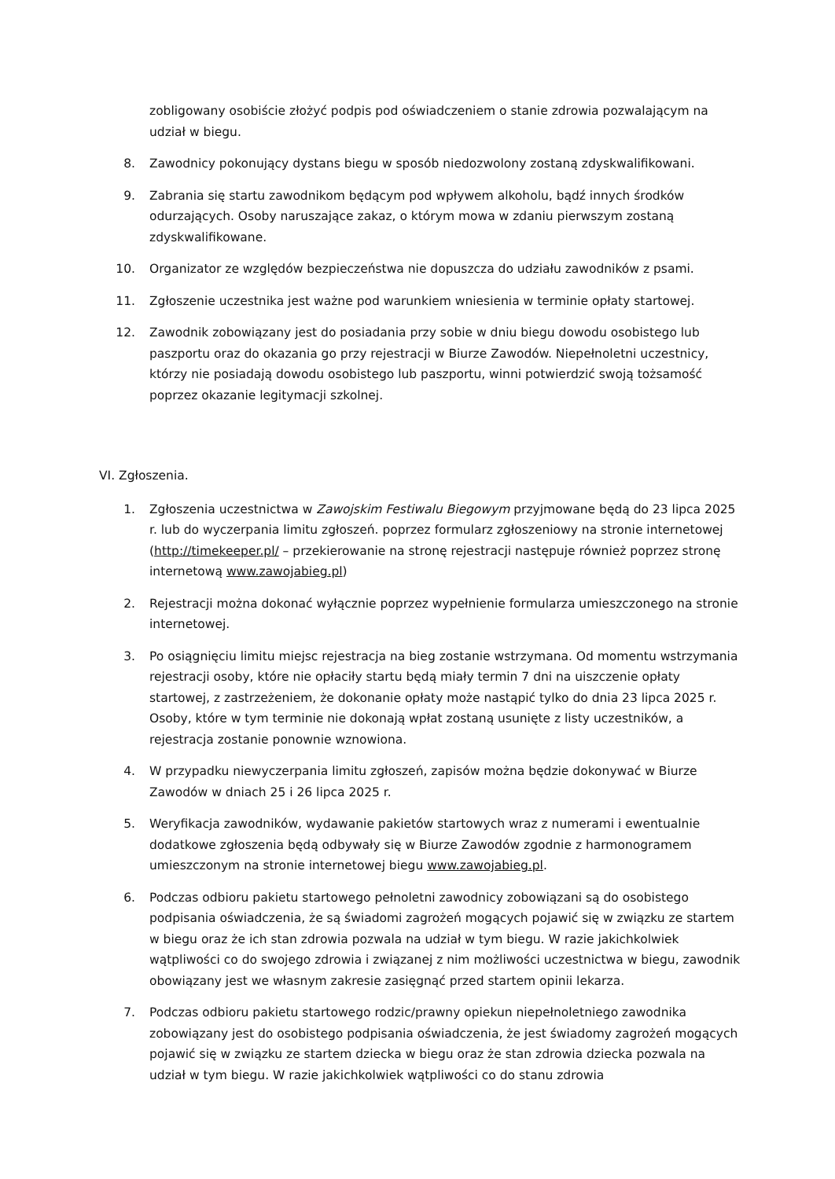zobligowany osobiście złożyć podpis pod oświadczeniem o stanie zdrowia pozwalającym na udział w biegu.
8. Zawodnicy pokonujący dystans biegu w sposób niedozwolony zostaną zdyskwalifikowani.
9. Zabrania się startu zawodnikom będącym pod wpływem alkoholu, bądź innych środków odurzających. Osoby naruszające zakaz, o którym mowa w zdaniu pierwszym zostaną zdyskwalifikowane.
10. Organizator ze względów bezpieczeństwa nie dopuszcza do udziału zawodników z psami.
11. Zgłoszenie uczestnika jest ważne pod warunkiem wniesienia w terminie opłaty startowej.
12. Zawodnik zobowiązany jest do posiadania przy sobie w dniu biegu dowodu osobistego lub paszportu oraz do okazania go przy rejestracji w Biurze Zawodów. Niepełnoletni uczestnicy, którzy nie posiadają dowodu osobistego lub paszportu, winni potwierdzić swoją tożsamość poprzez okazanie legitymacji szkolnej.
VI. Zgłoszenia.
1. Zgłoszenia uczestnictwa w Zawojskim Festiwalu Biegowym przyjmowane będą do 23 lipca 2025 r. lub do wyczerpania limitu zgłoszeń. poprzez formularz zgłoszeniowy na stronie internetowej (http://timekeeper.pl/ – przekierowanie na stronę rejestracji następuje również poprzez stronę internetową www.zawojabieg.pl)
2. Rejestracji można dokonać wyłącznie poprzez wypełnienie formularza umieszczonego na stronie internetowej.
3. Po osiągnięciu limitu miejsc rejestracja na bieg zostanie wstrzymana. Od momentu wstrzymania rejestracji osoby, które nie opłaciły startu będą miały termin 7 dni na uiszczenie opłaty startowej, z zastrzeżeniem, że dokonanie opłaty może nastąpić tylko do dnia 23 lipca 2025 r. Osoby, które w tym terminie nie dokonają wpłat zostaną usunięte z listy uczestników, a rejestracja zostanie ponownie wznowiona.
4. W przypadku niewyczerpania limitu zgłoszeń, zapisów można będzie dokonywać w Biurze Zawodów w dniach 25 i 26 lipca 2025 r.
5. Weryfikacja zawodników, wydawanie pakietów startowych wraz z numerami i ewentualnie dodatkowe zgłoszenia będą odbywały się w Biurze Zawodów zgodnie z harmonogramem umieszczonym na stronie internetowej biegu www.zawojabieg.pl.
6. Podczas odbioru pakietu startowego pełnoletni zawodnicy zobowiązani są do osobistego podpisania oświadczenia, że są świadomi zagrożeń mogących pojawić się w związku ze startem w biegu oraz że ich stan zdrowia pozwala na udział w tym biegu. W razie jakichkolwiek wątpliwości co do swojego zdrowia i związanej z nim możliwości uczestnictwa w biegu, zawodnik obowiązany jest we własnym zakresie zasięgnąć przed startem opinii lekarza.
7. Podczas odbioru pakietu startowego rodzic/prawny opiekun niepełnoletniego zawodnika zobowiązany jest do osobistego podpisania oświadczenia, że jest świadomy zagrożeń mogących pojawić się w związku ze startem dziecka w biegu oraz że stan zdrowia dziecka pozwala na udział w tym biegu. W razie jakichkolwiek wątpliwości co do stanu zdrowia